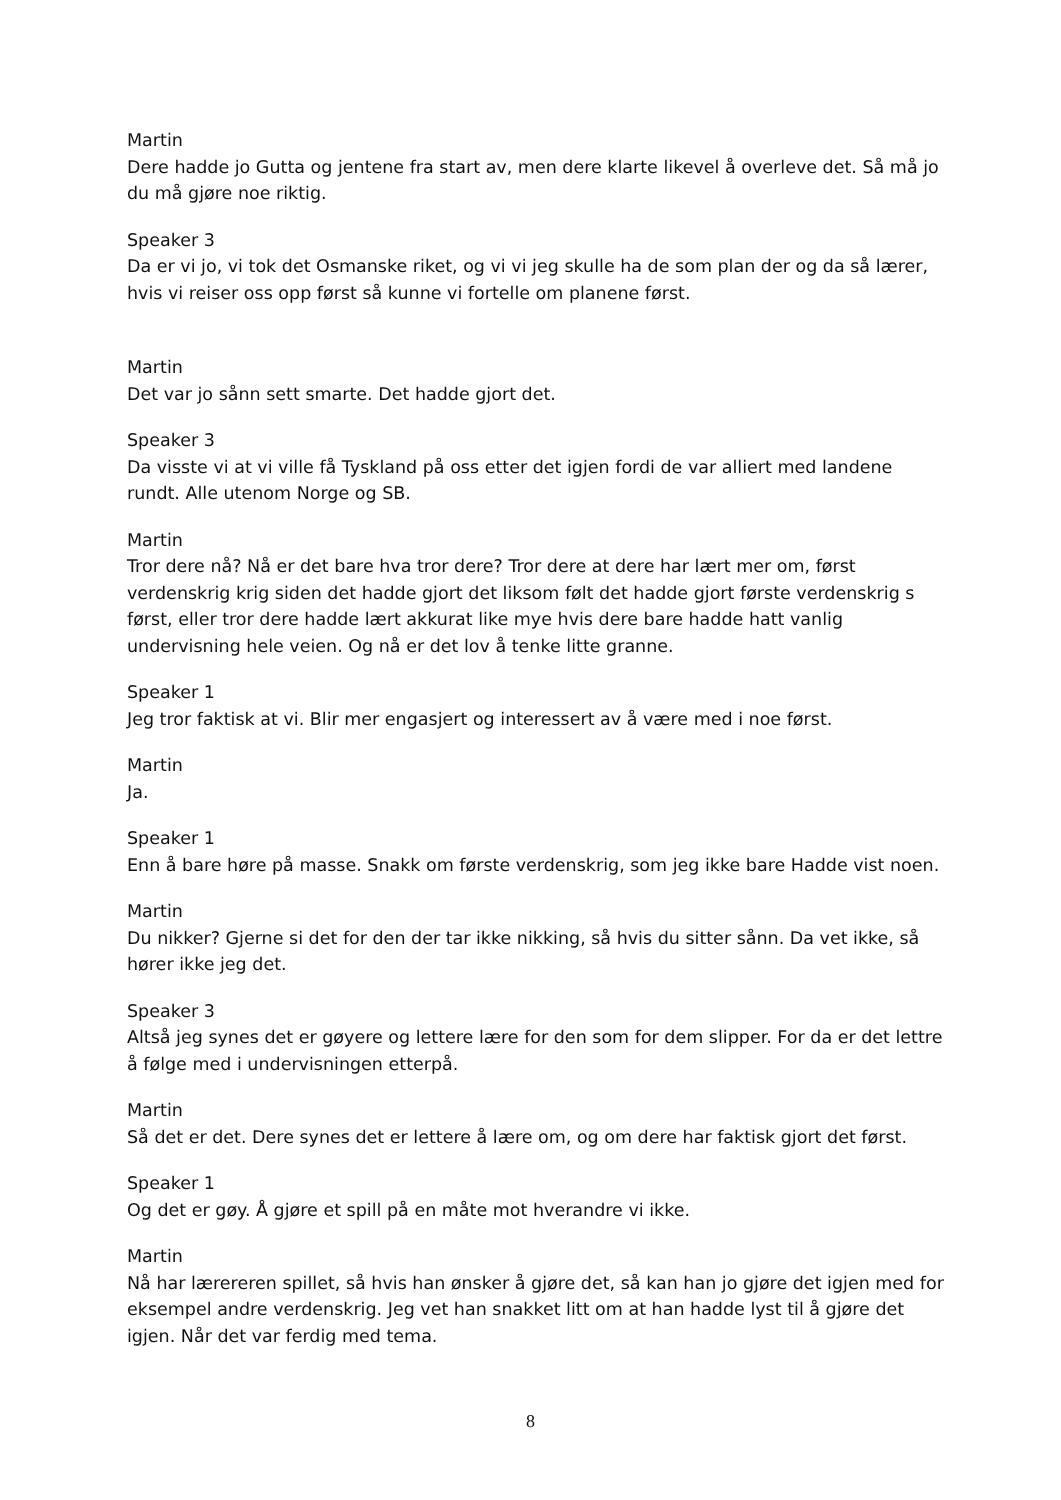Martin
Dere hadde jo Gutta og jentene fra start av, men dere klarte likevel å overleve det. Så må jo du må gjøre noe riktig.
Speaker 3
Da er vi jo, vi tok det Osmanske riket, og vi vi jeg skulle ha de som plan der og da så lærer, hvis vi reiser oss opp først så kunne vi fortelle om planene først.
Martin
Det var jo sånn sett smarte. Det hadde gjort det.
Speaker 3
Da visste vi at vi ville få Tyskland på oss etter det igjen fordi de var alliert med landene rundt. Alle utenom Norge og SB.
Martin
Tror dere nå? Nå er det bare hva tror dere? Tror dere at dere har lært mer om, først verdenskrig krig siden det hadde gjort det liksom følt det hadde gjort første verdenskrig s først, eller tror dere hadde lært akkurat like mye hvis dere bare hadde hatt vanlig undervisning hele veien. Og nå er det lov å tenke litte granne.
Speaker 1
Jeg tror faktisk at vi. Blir mer engasjert og interessert av å være med i noe først.
Martin
Ja.
Speaker 1
Enn å bare høre på masse. Snakk om første verdenskrig, som jeg ikke bare Hadde vist noen.
Martin
Du nikker? Gjerne si det for den der tar ikke nikking, så hvis du sitter sånn. Da vet ikke, så hører ikke jeg det.
Speaker 3
Altså jeg synes det er gøyere og lettere lære for den som for dem slipper. For da er det lettre å følge med i undervisningen etterpå.
Martin
Så det er det. Dere synes det er lettere å lære om, og om dere har faktisk gjort det først.
Speaker 1
Og det er gøy. Å gjøre et spill på en måte mot hverandre vi ikke.
Martin
Nå har lærereren spillet, så hvis han ønsker å gjøre det, så kan han jo gjøre det igjen med for eksempel andre verdenskrig. Jeg vet han snakket litt om at han hadde lyst til å gjøre det igjen. Når det var ferdig med tema.
8